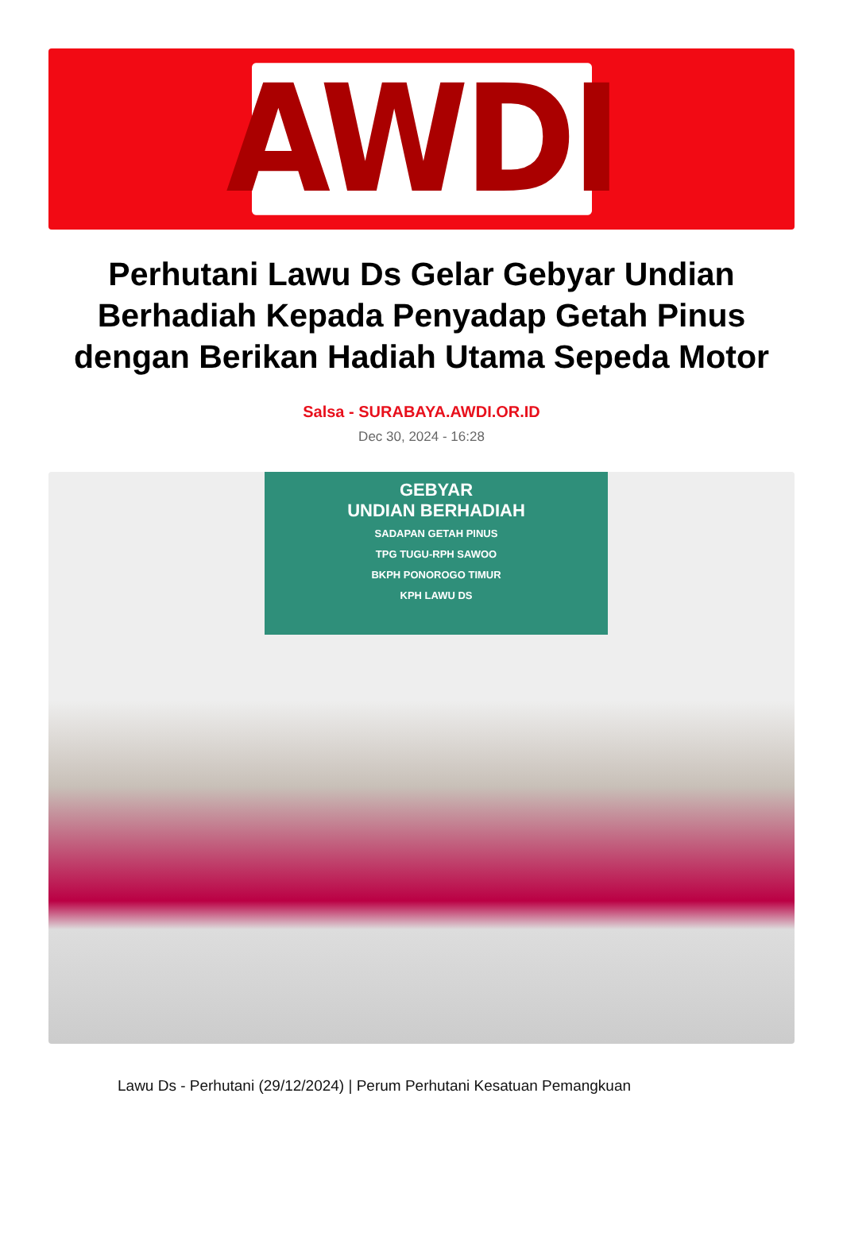AWDI
Perhutani Lawu Ds Gelar Gebyar Undian Berhadiah Kepada Penyadap Getah Pinus dengan Berikan Hadiah Utama Sepeda Motor
Salsa - SURABAYA.AWDI.OR.ID
Dec 30, 2024 - 16:28
GEBYAR
UNDIAN BERHADIAH
SADAPAN GETAH PINUS
TPG TUGU-RPH SAWOO
BKPH PONOROGO TIMUR
KPH LAWU DS
Lawu Ds - Perhutani (29/12/2024) | Perum Perhutani Kesatuan Pemangkuan